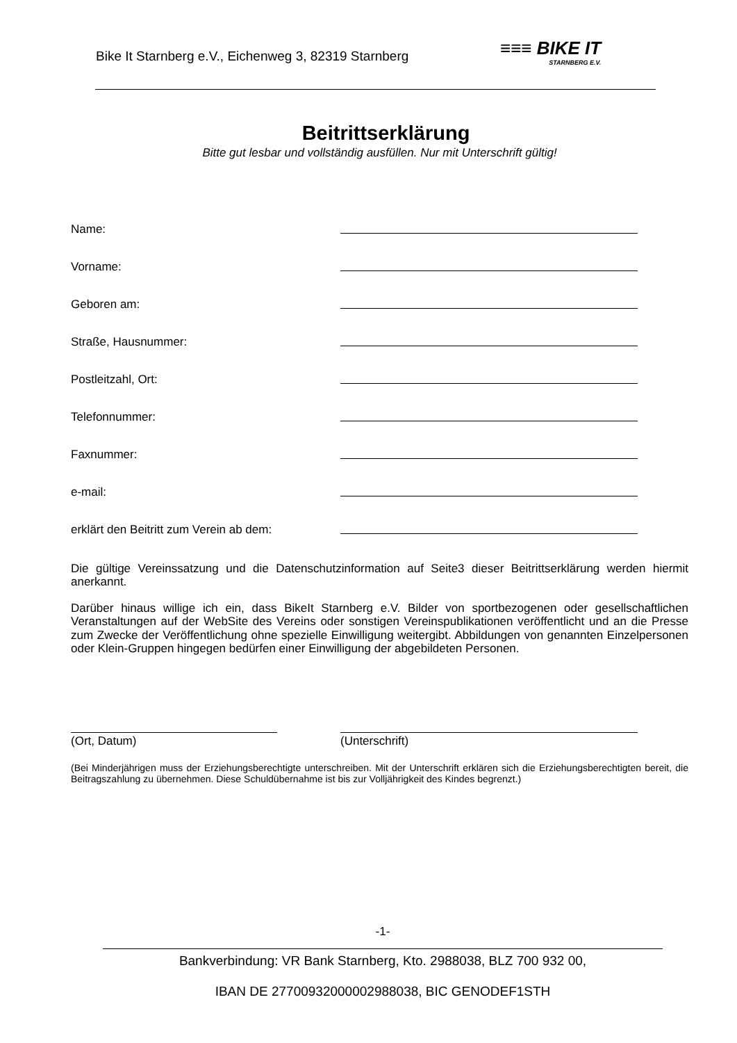Bike It Starnberg e.V., Eichenweg 3, 82319 Starnberg ≡≡≡ BIKE IT
STARNBERG E.V.
Beitrittserklärung
Bitte gut lesbar und vollständig ausfüllen. Nur mit Unterschrift gültig!
Name:
Vorname:
Geboren am:
Straße, Hausnummer:
Postleitzahl, Ort:
Telefonnummer:
Faxnummer:
e-mail:
erklärt den Beitritt zum Verein ab dem:
Die gültige Vereinssatzung und die Datenschutzinformation auf Seite3 dieser Beitrittserklärung werden hiermit anerkannt.
Darüber hinaus willige ich ein, dass BikeIt Starnberg e.V. Bilder von sportbezogenen oder gesellschaftlichen Veranstaltungen auf der WebSite des Vereins oder sonstigen Vereinspublikationen veröffentlicht und an die Presse zum Zwecke der Veröffentlichung ohne spezielle Einwilligung weitergibt. Abbildungen von genannten Einzelpersonen oder Klein-Gruppen hingegen bedürfen einer Einwilligung der abgebildeten Personen.
(Ort, Datum) (Unterschrift)
(Bei Minderjährigen muss der Erziehungsberechtigte unterschreiben. Mit der Unterschrift erklären sich die Erziehungsberechtigten bereit, die Beitragszahlung zu übernehmen. Diese Schuldübernahme ist bis zur Volljährigkeit des Kindes begrenzt.)
-1-
Bankverbindung: VR Bank Starnberg, Kto. 2988038, BLZ 700 932 00,
IBAN DE 27700932000002988038, BIC GENODEF1STH